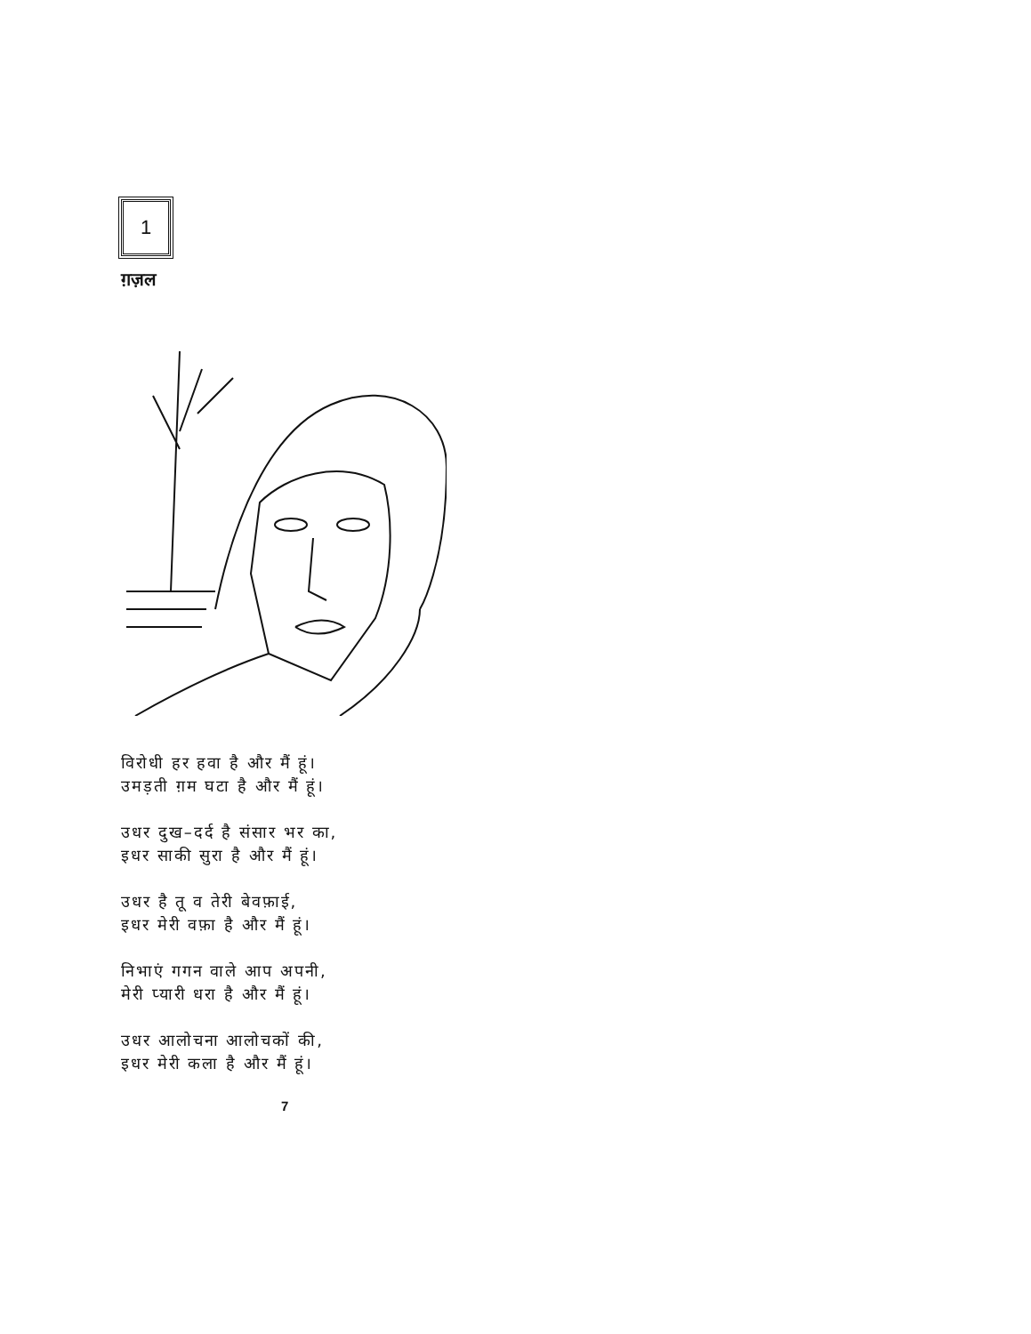1
ग़ज़ल
विरोधी हर हवा है और मैं हूं।
उमड़ती ग़म घटा है और मैं हूं।
उधर दुख–दर्द है संसार भर का,
इधर साकी सुरा है और मैं हूं।
उधर है तू व तेरी बेवफ़ाई,
इधर मेरी वफ़ा है और मैं हूं।
निभाएं गगन वाले आप अपनी,
मेरी प्यारी धरा है और मैं हूं।
उधर आलोचना आलोचकों की,
इधर मेरी कला है और मैं हूं।
7